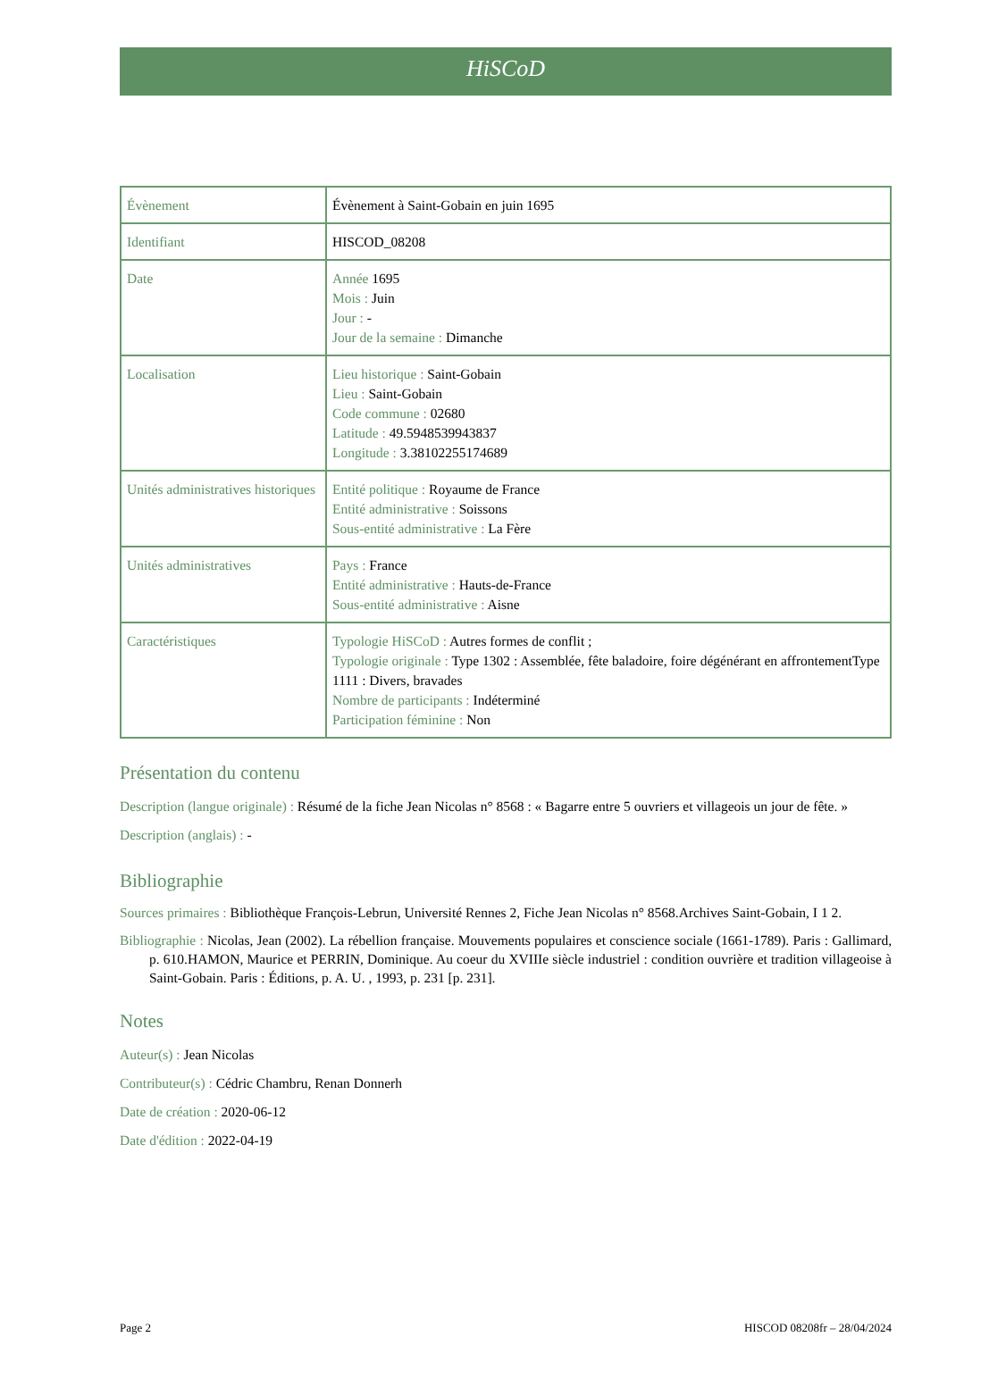HiSCoD
| Évènement | Évènement à Saint-Gobain en juin 1695 |
| Identifiant | HISCOD_08208 |
| Date | Année 1695 Mois : Juin Jour : - Jour de la semaine : Dimanche |
| Localisation | Lieu historique : Saint-Gobain Lieu : Saint-Gobain Code commune : 02680 Latitude : 49.5948539943837 Longitude : 3.38102255174689 |
| Unités administratives historiques | Entité politique : Royaume de France Entité administrative : Soissons Sous-entité administrative : La Fère |
| Unités administratives | Pays : France Entité administrative : Hauts-de-France Sous-entité administrative : Aisne |
| Caractéristiques | Typologie HiSCoD : Autres formes de conflit ; Typologie originale : Type 1302 : Assemblée, fête baladoire, foire dégénérant en affrontementType 1111 : Divers, bravades Nombre de participants : Indéterminé Participation féminine : Non |
Présentation du contenu
Description (langue originale) : Résumé de la fiche Jean Nicolas n° 8568 : « Bagarre entre 5 ouvriers et villageois un jour de fête. »
Description (anglais) : -
Bibliographie
Sources primaires : Bibliothèque François-Lebrun, Université Rennes 2, Fiche Jean Nicolas n° 8568.Archives Saint-Gobain, I 1 2.
Bibliographie : Nicolas, Jean (2002). La rébellion française. Mouvements populaires et conscience sociale (1661-1789). Paris : Gallimard, p. 610.HAMON, Maurice et PERRIN, Dominique. Au coeur du XVIIIe siècle industriel : condition ouvrière et tradition villageoise à Saint-Gobain. Paris : Éditions, p. A. U. , 1993, p. 231 [p. 231].
Notes
Auteur(s) : Jean Nicolas
Contributeur(s) : Cédric Chambru, Renan Donnerh
Date de création : 2020-06-12
Date d'édition : 2022-04-19
Page 2 HISCOD 08208fr – 28/04/2024